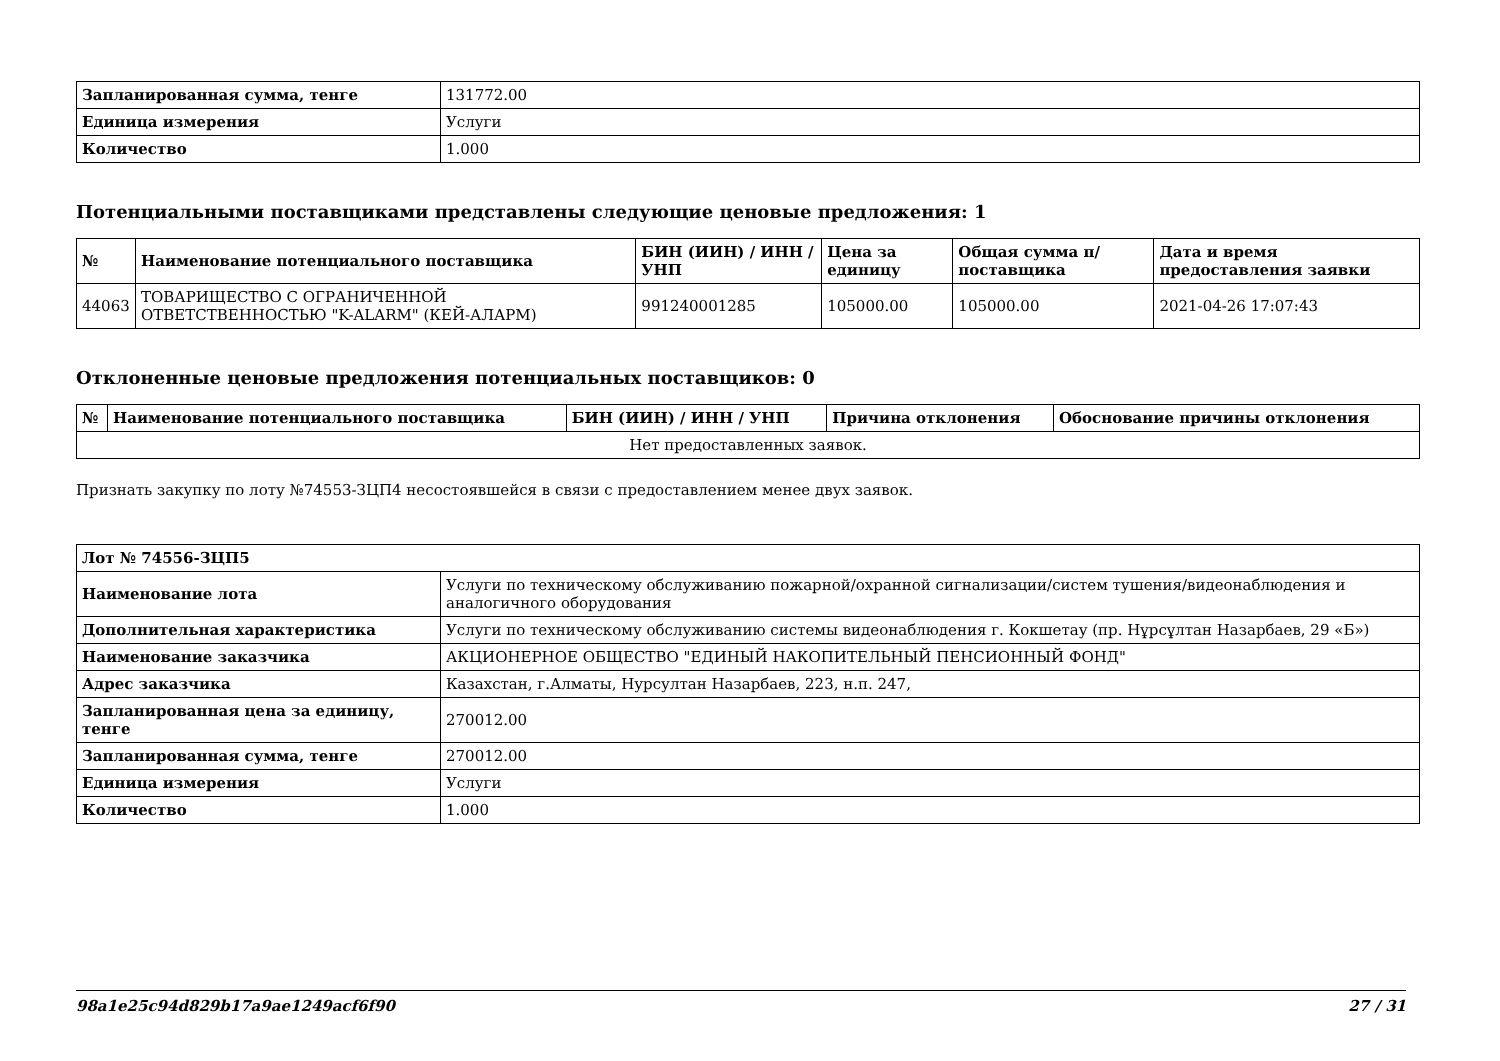| Запланированная сумма, тенге | 131772.00 |
| Единица измерения | Услуги |
| Количество | 1.000 |
Потенциальными поставщиками представлены следующие ценовые предложения: 1
| № | Наименование потенциального поставщика | БИН (ИИН) / ИНН / УНП | Цена за единицу | Общая сумма п/поставщика | Дата и время предоставления заявки |
| --- | --- | --- | --- | --- | --- |
| 44063 | ТОВАРИЩЕСТВО С ОГРАНИЧЕННОЙ ОТВЕТСТВЕННОСТЬЮ "K-ALARM" (КЕЙ-АЛАРМ) | 991240001285 | 105000.00 | 105000.00 | 2021-04-26 17:07:43 |
Отклоненные ценовые предложения потенциальных поставщиков: 0
| № | Наименование потенциального поставщика | БИН (ИИН) / ИНН / УНП | Причина отклонения | Обоснование причины отклонения |
| --- | --- | --- | --- | --- |
| Нет предоставленных заявок. | | | | |
Признать закупку по лоту №74553-ЗЦП4 несостоявшейся в связи с предоставлением менее двух заявок.
| Лот № 74556-ЗЦП5 | |
| Наименование лота | Услуги по техническому обслуживанию пожарной/охранной сигнализации/систем тушения/видеонаблюдения и аналогичного оборудования |
| Дополнительная характеристика | Услуги по техническому обслуживанию системы видеонаблюдения г. Кокшетау (пр. Нұрсұлтан Назарбаев, 29 «Б») |
| Наименование заказчика | АКЦИОНЕРНОЕ ОБЩЕСТВО "ЕДИНЫЙ НАКОПИТЕЛЬНЫЙ ПЕНСИОННЫЙ ФОНД" |
| Адрес заказчика | Казахстан, г.Алматы, Нурсултан Назарбаев, 223, н.п. 247, |
| Запланированная цена за единицу, тенге | 270012.00 |
| Запланированная сумма, тенге | 270012.00 |
| Единица измерения | Услуги |
| Количество | 1.000 |
98a1e25c94d829b17a9ae1249acf6f90 27 / 31